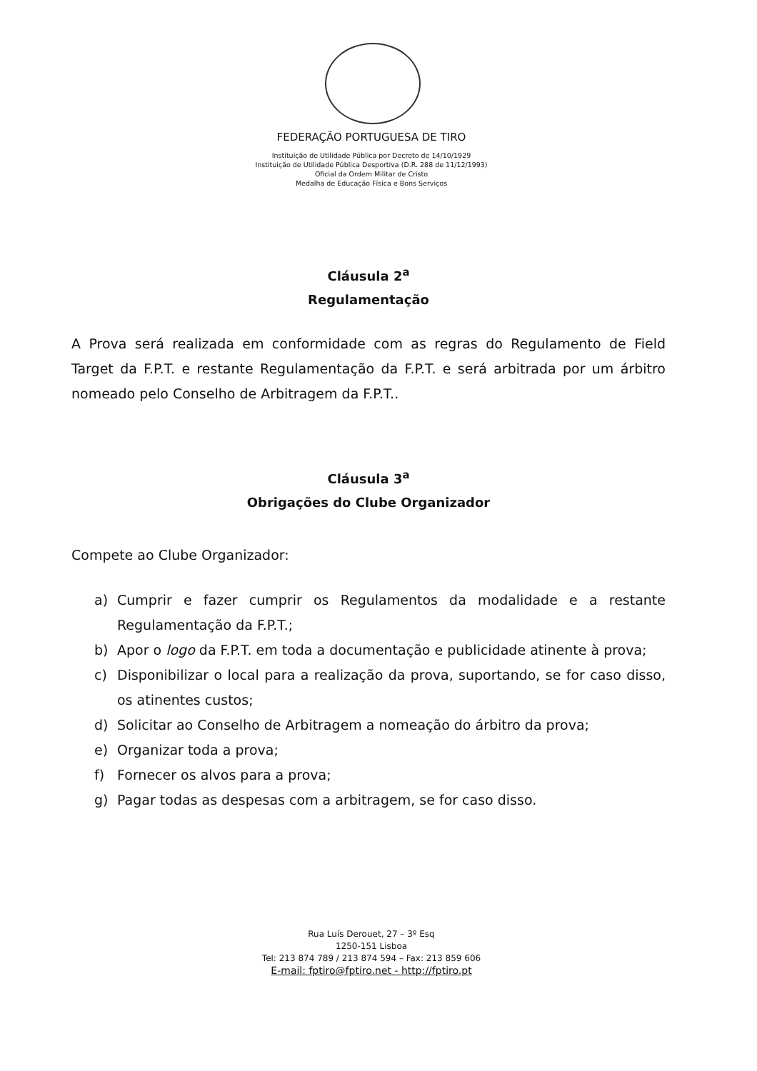FEDERAÇÃO PORTUGUESA DE TIRO
Instituição de Utilidade Pública por Decreto de 14/10/1929
Instituição de Utilidade Pública Desportiva (D.R. 288 de 11/12/1993)
Oficial da Ordem Militar de Cristo
Medalha de Educação Física e Bons Serviços
Cláusula 2<sup>a</sup>
Regulamentação
A Prova será realizada em conformidade com as regras do Regulamento de Field Target da F.P.T. e restante Regulamentação da F.P.T. e será arbitrada por um árbitro nomeado pelo Conselho de Arbitragem da F.P.T..
Cláusula 3<sup>a</sup>
Obrigações do Clube Organizador
Compete ao Clube Organizador:
a) Cumprir e fazer cumprir os Regulamentos da modalidade e a restante Regulamentação da F.P.T.;
b) Apor o logo da F.P.T. em toda a documentação e publicidade atinente à prova;
c) Disponibilizar o local para a realização da prova, suportando, se for caso disso, os atinentes custos;
d) Solicitar ao Conselho de Arbitragem a nomeação do árbitro da prova;
e) Organizar toda a prova;
f) Fornecer os alvos para a prova;
g) Pagar todas as despesas com a arbitragem, se for caso disso.
Rua Luís Derouet, 27 – 3º Esq
1250-151 Lisboa
Tel: 213 874 789 / 213 874 594 – Fax: 213 859 606
E-mail: fptiro@fptiro.net - http://fptiro.pt